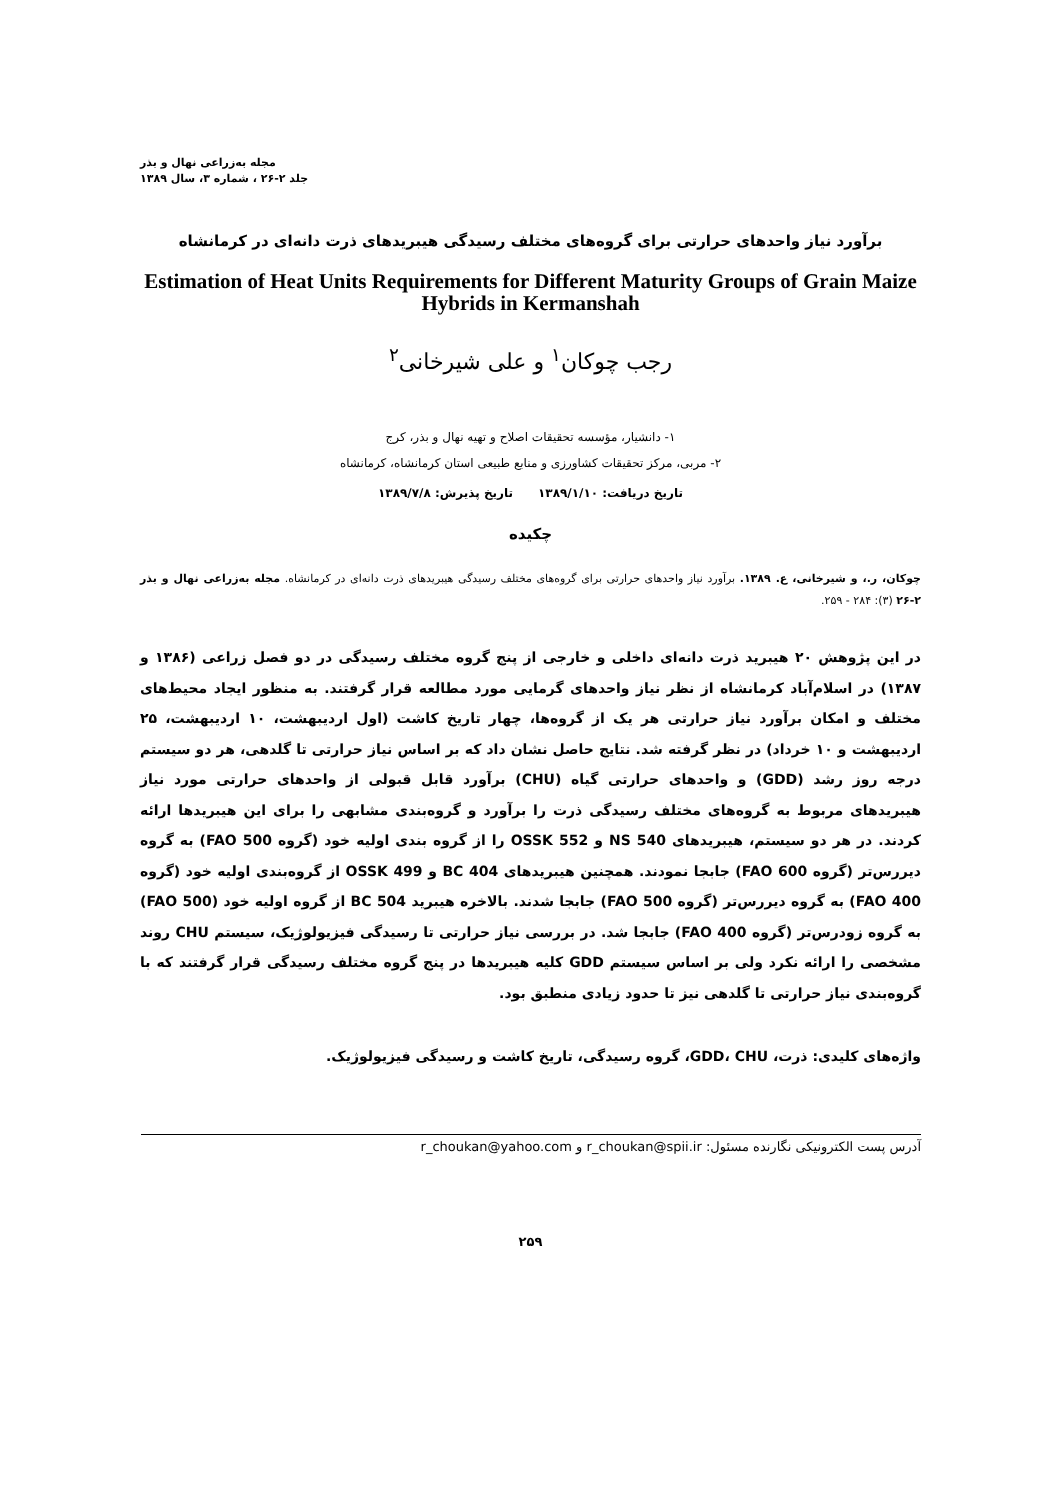مجله به‌زراعی نهال و بذر
جلد ۲-۲۶ ، شماره ۳، سال ۱۳۸۹
برآورد نیاز واحدهای حرارتی برای گروه‌های مختلف رسیدگی هیبریدهای ذرت دانه‌ای در کرمانشاه
Estimation of Heat Units Requirements for Different Maturity Groups of Grain Maize Hybrids in Kermanshah
رجب چوکان<sup>۱</sup> و علی شیرخانی<sup>۲</sup>
۱- دانشیار، مؤسسه تحقیقات اصلاح و تهیه نهال و بذر، کرج
۲- مربی، مرکز تحقیقات کشاورزی و منابع طبیعی استان کرمانشاه، کرمانشاه
تاریخ دریافت: ۱۳۸۹/۱/۱۰ تاریخ پذیرش: ۱۳۸۹/۷/۸
چکیده
چوکان، ر.، و شیرخانی، ع. ۱۳۸۹. برآورد نیاز واحدهای حرارتی برای گروه‌های مختلف رسیدگی هیبریدهای ذرت دانه‌ای در کرمانشاه. مجله به‌زراعی نهال و بذر ۲-۲۶ (۳): ۲۸۴ - ۲۵۹.
در این پژوهش ۲۰ هیبرید ذرت دانه‌ای داخلی و خارجی از پنج گروه مختلف رسیدگی در دو فصل زراعی (۱۳۸۶ و ۱۳۸۷) در اسلام‌آباد کرمانشاه از نظر نیاز واحدهای گرمایی مورد مطالعه قرار گرفتند. به منظور ایجاد محیط‌های مختلف و امکان برآورد نیاز حرارتی هر یک از گروه‌ها، چهار تاریخ کاشت (اول اردیبهشت، ۱۰ اردیبهشت، ۲۵ اردیبهشت و ۱۰ خرداد) در نظر گرفته شد. نتایج حاصل نشان داد که بر اساس نیاز حرارتی تا گلدهی، هر دو سیستم درجه روز رشد (GDD) و واحدهای حرارتی گیاه (CHU) برآورد قابل قبولی از واحدهای حرارتی مورد نیاز هیبریدهای مربوط به گروه‌های مختلف رسیدگی ذرت را برآورد و گروه‌بندی مشابهی را برای این هیبریدها ارائه کردند. در هر دو سیستم، هیبریدهای NS 540 و OSSK 552 را از گروه بندی اولیه خود (گروه FAO 500) به گروه دیررس‌تر (گروه FAO 600) جابجا نمودند. همچنین هیبریدهای BC 404 و OSSK 499 از گروه‌بندی اولیه خود (گروه FAO 400) به گروه دیررس‌تر (گروه FAO 500) جابجا شدند. بالاخره هیبرید BC 504 از گروه اولیه خود (FAO 500) به گروه زودرس‌تر (گروه FAO 400) جابجا شد. در بررسی نیاز حرارتی تا رسیدگی فیزیولوژیک، سیستم CHU روند مشخصی را ارائه نکرد ولی بر اساس سیستم GDD کلیه هیبریدها در پنج گروه مختلف رسیدگی قرار گرفتند که با گروه‌بندی نیاز حرارتی تا گلدهی نیز تا حدود زیادی منطبق بود.
واژه‌های کلیدی: ذرت، GDD، CHU، گروه رسیدگی، تاریخ کاشت و رسیدگی فیزیولوژیک.
آدرس پست الکترونیکی نگارنده مسئول: r_choukan@spii.ir و r_choukan@yahoo.com
۲۵۹